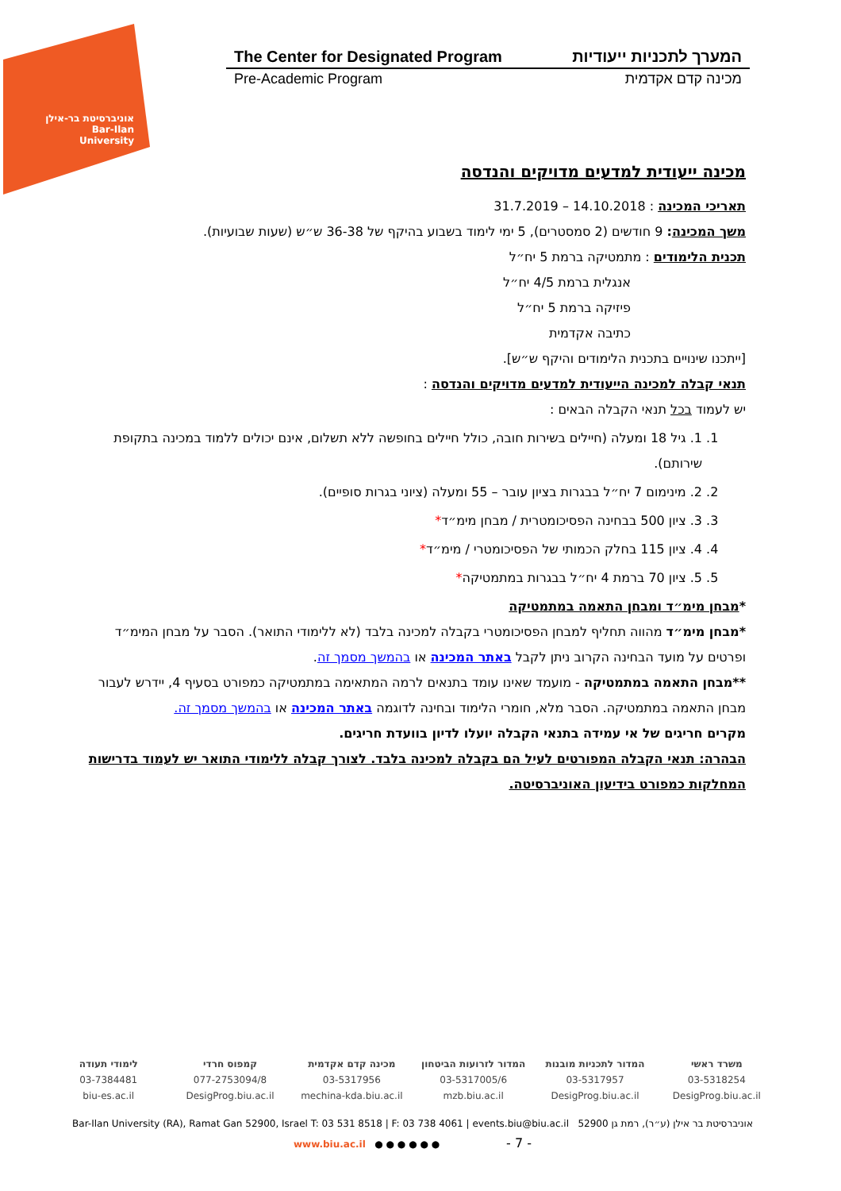אוניברסיטת בר-אילן
Bar-Ilan University
The Center for Designated Program המערך לתכניות ייעודיות
Pre-Academic Program מכינה קדם אקדמית
מכינה ייעודית למדעים מדויקים והנדסה
תאריכי המכינה : 14.10.2018 – 31.7.2019
משך המכינה: 9 חודשים (2 סמסטרים), 5 ימי לימוד בשבוע בהיקף של 36-38 ש״ש (שעות שבועיות).
תכנית הלימודים : מתמטיקה ברמת 5 יח״ל
אנגלית ברמת 4/5 יח״ל
פיזיקה ברמת 5 יח״ל
כתיבה אקדמית
[ייתכנו שינויים בתכנית הלימודים והיקף ש״ש].
תנאי קבלה למכינה הייעודית למדעים מדויקים והנדסה :
יש לעמוד בכל תנאי הקבלה הבאים :
1. 1. גיל 18 ומעלה (חיילים בשירות חובה, כולל חיילים בחופשה ללא תשלום, אינם יכולים ללמוד במכינה בתקופת שירותם).
2. 2. מינימום 7 יח״ל בבגרות בציון עובר – 55 ומעלה (ציוני בגרות סופיים).
3. 3. ציון 500 בבחינה הפסיכומטרית / מבחן מימ״ד*
4. 4. ציון 115 בחלק הכמותי של הפסיכומטרי / מימ״ד*
5. 5. ציון 70 ברמת 4 יח״ל בבגרות במתמטיקה*
*מבחן מימ״ד ומבחן התאמה במתמטיקה
*מבחן מימ״ד מהווה תחליף למבחן הפסיכומטרי בקבלה למכינה בלבד (לא ללימודי התואר). הסבר על מבחן המימ״ד ופרטים על מועד הבחינה הקרוב ניתן לקבל באתר המכינה או בהמשך מסמך זה.
**מבחן התאמה במתמטיקה - מועמד שאינו עומד בתנאים לרמה המתאימה במתמטיקה כמפורט בסעיף 4, יידרש לעבור מבחן התאמה במתמטיקה. הסבר מלא, חומרי הלימוד ובחינה לדוגמה באתר המכינה או בהמשך מסמך זה.
מקרים חריגים של אי עמידה בתנאי הקבלה יועלו לדיון בוועדת חריגים.
הבהרה: תנאי הקבלה המפורטים לעיל הם בקבלה למכינה בלבד. לצורך קבלה ללימודי התואר יש לעמוד בדרישות המחלקות כמפורט בידיעון האוניברסיטה.
משרד ראשי
03-5318254
DesigProg.biu.ac.il
המדור לתכניות מובנות
03-5317957
DesigProg.biu.ac.il
המדור לזרועות הביטחון
03-5317005/6
mzb.biu.ac.il
מכינה קדם אקדמית
03-5317956
mechina-kda.biu.ac.il
קמפוס חרדי
077-2753094/8
DesigProg.biu.ac.il
לימודי תעודה
03-7384481
biu-es.ac.il
Bar-Ilan University (RA), Ramat Gan 52900, Israel T: 03 531 8518 | F: 03 738 4061 | events.biu@biu.ac.il אוניברסיטת בר אילן (ע״ר), רמת גן 52900
www.biu.ac.il ● ● ● ● ● ● - 7 -